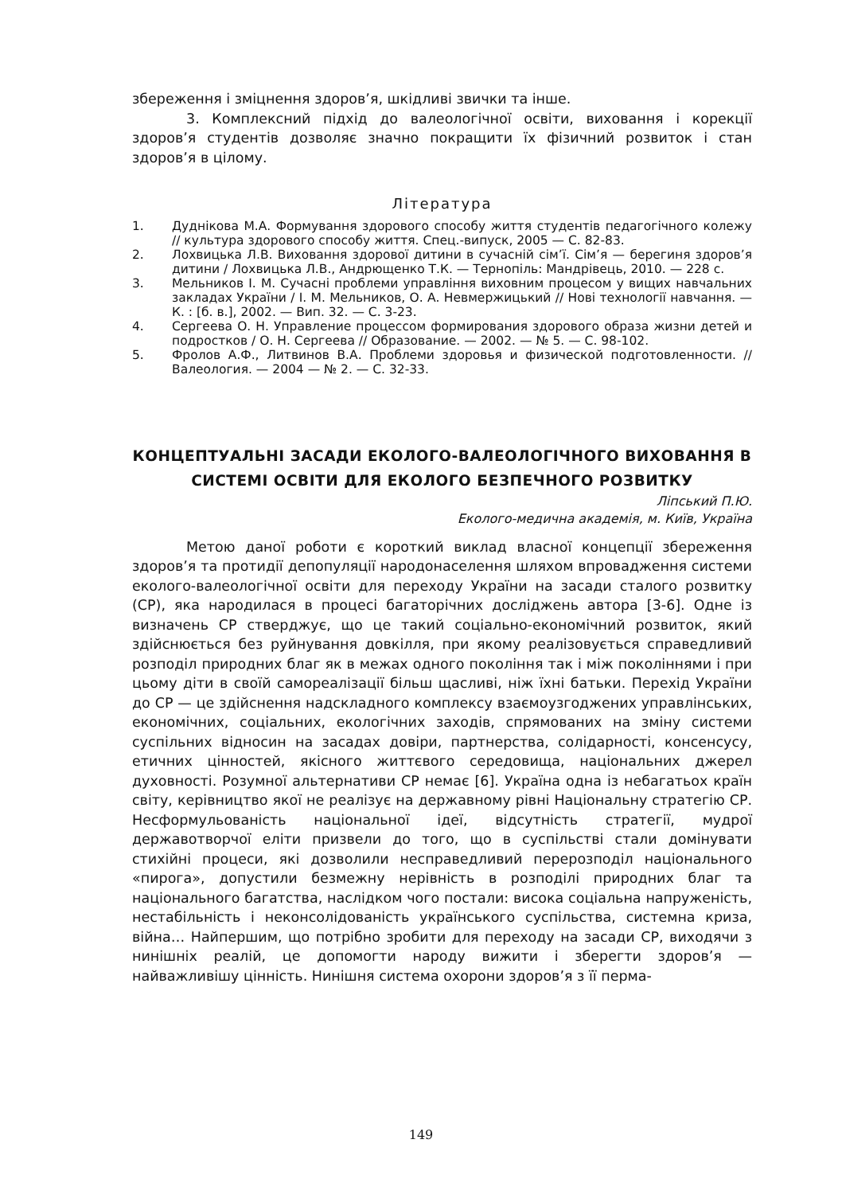збереження і зміцнення здоров’я, шкідливі звички та інше.
3. Комплексний підхід до валеологічної освіти, виховання і корекції здоров’я студентів дозволяє значно покращити їх фізичний розвиток і стан здоров’я в цілому.
Література
1. Дуднікова М.А. Формування здорового способу життя студентів педагогічного колежу // культура здорового способу життя. Спец.-випуск, 2005 — С. 82-83.
2. Лохвицька Л.В. Виховання здорової дитини в сучасній сім’ї. Сім’я — берегиня здоров’я дитини / Лохвицька Л.В., Андрющенко Т.К. — Тернопіль: Мандрівець, 2010. — 228 с.
3. Мельников І. М. Сучасні проблеми управління виховним процесом у вищих навчальних закладах України / І. М. Мельников, О. А. Невмержицький // Нові технології навчання. — К. : [б. в.], 2002. — Вип. 32. — С. 3-23.
4. Сергеева О. Н. Управление процессом формирования здорового образа жизни детей и подростков / О. Н. Сергеева // Образование. — 2002. — № 5. — С. 98-102.
5. Фролов А.Ф., Литвинов В.А. Проблеми здоровья и физической подготовленности. // Валеология. — 2004 — № 2. — С. 32-33.
КОНЦЕПТУАЛЬНІ ЗАСАДИ ЕКОЛОГО-ВАЛЕОЛОГІЧНОГО ВИХОВАННЯ В СИСТЕМІ ОСВІТИ ДЛЯ ЕКОЛОГО БЕЗПЕЧНОГО РОЗВИТКУ
Ліпський П.Ю.
Еколого-медична академія, м. Київ, Україна
Метою даної роботи є короткий виклад власної концепції збереження здоров’я та протидії депопуляції народонаселення шляхом впровадження системи еколого-валеологічної освіти для переходу України на засади сталого розвитку (СР), яка народилася в процесі багаторічних досліджень автора [3-6]. Одне із визначень СР стверджує, що це такий соціально-економічний розвиток, який здійснюється без руйнування довкілля, при якому реалізовується справедливий розподіл природних благ як в межах одного покоління так і між поколіннями і при цьому діти в своїй самореалізації більш щасливі, ніж їхні батьки. Перехід України до СР — це здійснення надскладного комплексу взаємоузгоджених управлінських, економічних, соціальних, екологічних заходів, спрямованих на зміну системи суспільних відносин на засадах довіри, партнерства, солідарності, консенсусу, етичних цінностей, якісного життєвого середовища, національних джерел духовності. Розумної альтернативи СР немає [6]. Україна одна із небагатьох країн світу, керівництво якої не реалізує на державному рівні Національну стратегію СР. Несформульованість національної ідеї, відсутність стратегії, мудрої державотворчої еліти призвели до того, що в суспільстві стали домінувати стихійні процеси, які дозволили несправедливий перерозподіл національного «пирога», допустили безмежну нерівність в розподілі природних благ та національного багатства, наслідком чого постали: висока соціальна напруженість, нестабільність і неконсолідованість українського суспільства, системна криза, війна… Найпершим, що потрібно зробити для переходу на засади СР, виходячи з нинішніх реалій, це допомогти народу вижити і зберегти здоров’я — найважливішу цінність. Нинішня система охорони здоров’я з її перма-
149